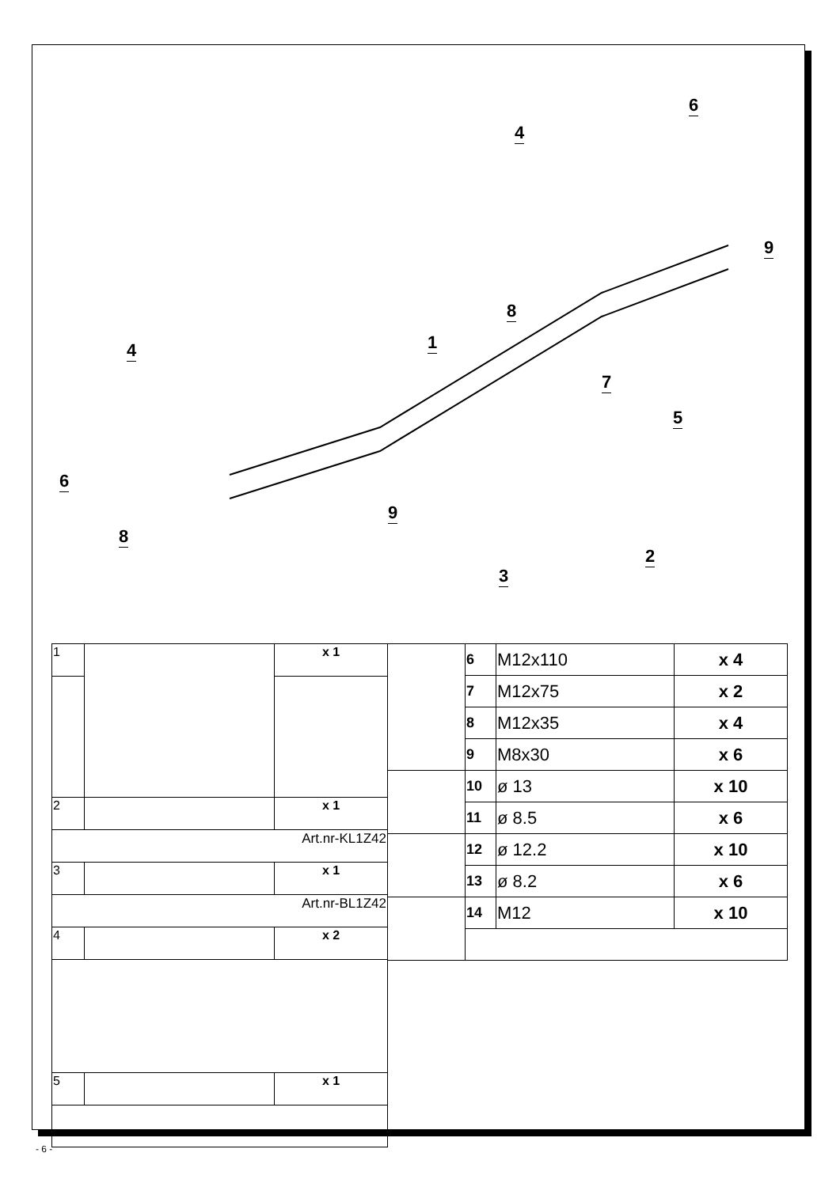6
4
9
8
1 4
7
5
6
9
8
2
3
| 1 | | x 1 |
| 2 | | x 1 |
| Art.nr-KL1Z42 | | |
| 3 | | x 1 |
| Art.nr-BL1Z42 | | |
| 4 | | x 2 |
| 5 | | x 1 |
| | 6 | M12x110 | x 4 |
| | 7 | M12x75 | x 2 |
| | 8 | M12x35 | x 4 |
| | 9 | M8x30 | x 6 |
| | 10 | ø 13 | x 10 |
| | 11 | ø 8.5 | x 6 |
| | 12 | ø 12.2 | x 10 |
| | 13 | ø 8.2 | x 6 |
| | 14 | M12 | x 10 |
- 6 -